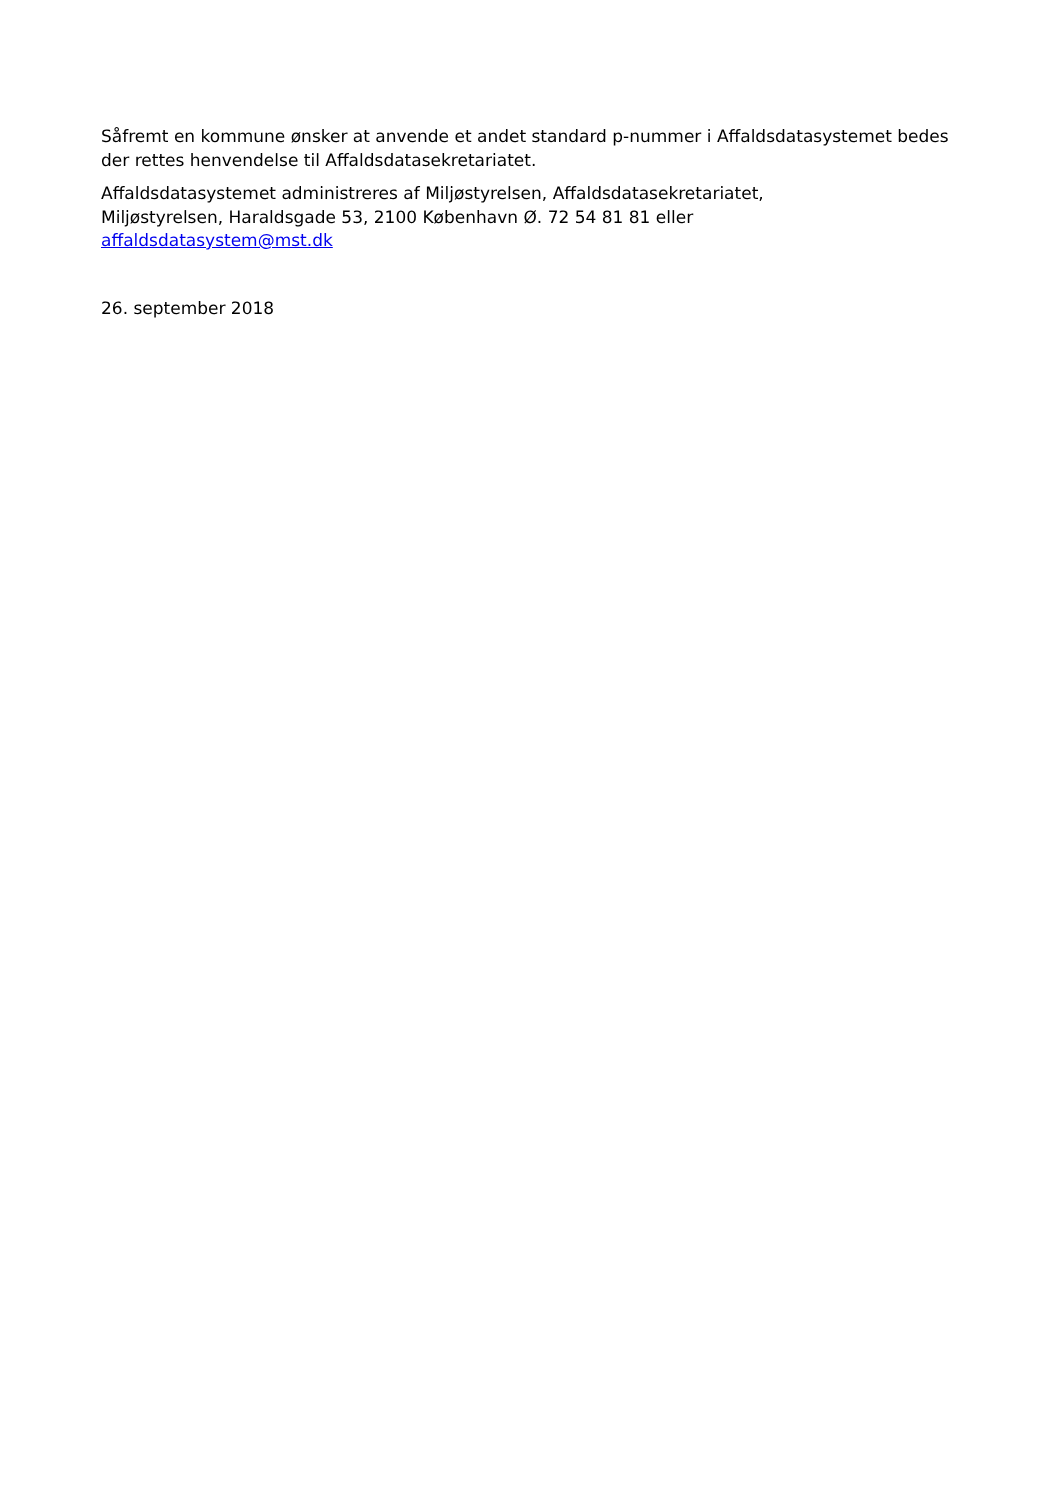Såfremt en kommune ønsker at anvende et andet standard p-nummer i Affaldsdatasystemet bedes der rettes henvendelse til Affaldsdatasekretariatet.
Affaldsdatasystemet administreres af Miljøstyrelsen, Affaldsdatasekretariatet,
Miljøstyrelsen, Haraldsgade 53, 2100 København Ø. 72 54 81 81 eller
affaldsdatasystem@mst.dk
26. september 2018